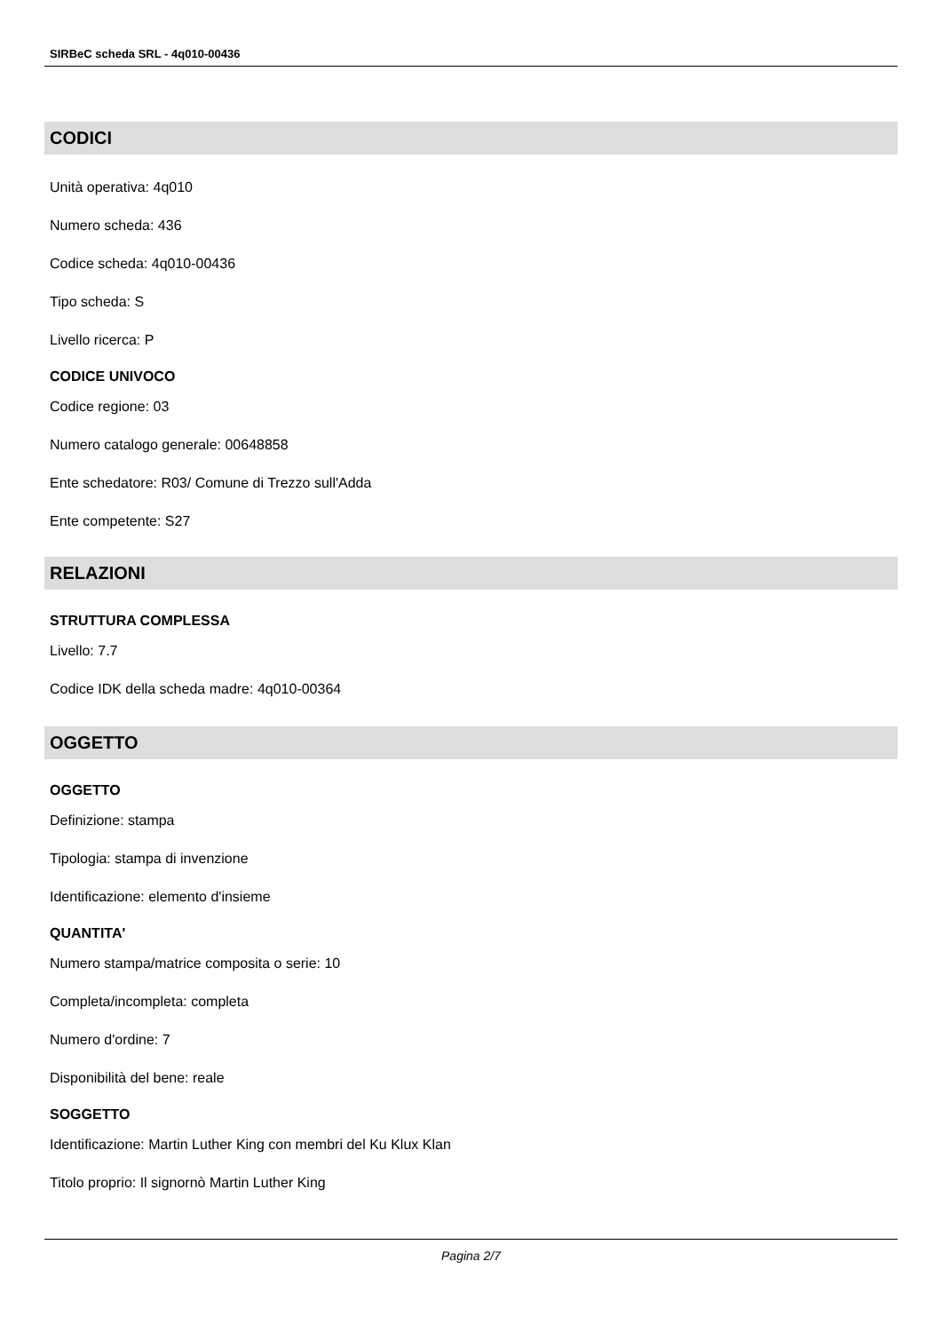SIRBeC scheda SRL - 4q010-00436
CODICI
Unità operativa: 4q010
Numero scheda: 436
Codice scheda: 4q010-00436
Tipo scheda: S
Livello ricerca: P
CODICE UNIVOCO
Codice regione: 03
Numero catalogo generale: 00648858
Ente schedatore: R03/ Comune di Trezzo sull'Adda
Ente competente: S27
RELAZIONI
STRUTTURA COMPLESSA
Livello: 7.7
Codice IDK della scheda madre: 4q010-00364
OGGETTO
OGGETTO
Definizione: stampa
Tipologia: stampa di invenzione
Identificazione: elemento d'insieme
QUANTITA'
Numero stampa/matrice composita o serie: 10
Completa/incompleta: completa
Numero d'ordine: 7
Disponibilità del bene: reale
SOGGETTO
Identificazione: Martin Luther King con membri del Ku Klux Klan
Titolo proprio: Il signornò Martin Luther King
Pagina 2/7